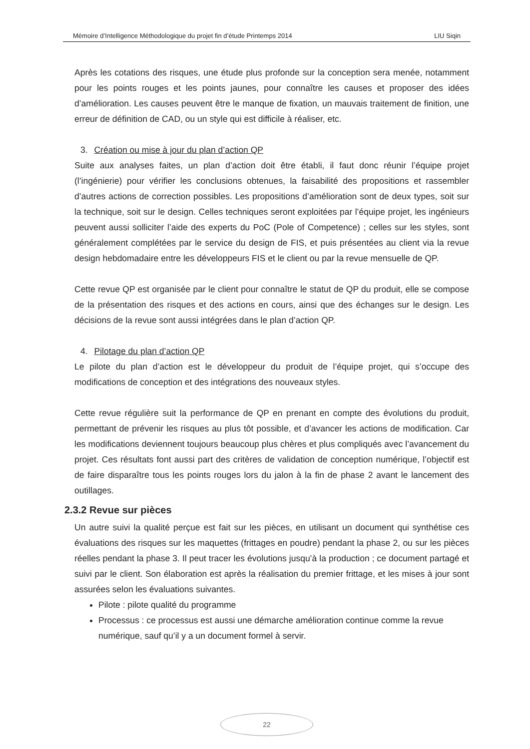Mémoire d’Intelligence Méthodologique du projet fin d’étude Printemps 2014 LIU Siqin
Après les cotations des risques, une étude plus profonde sur la conception sera menée, notamment pour les points rouges et les points jaunes, pour connaître les causes et proposer des idées d’amélioration. Les causes peuvent être le manque de fixation, un mauvais traitement de finition, une erreur de définition de CAD, ou un style qui est difficile à réaliser, etc.
3. Création ou mise à jour du plan d’action QP
Suite aux analyses faites, un plan d’action doit être établi, il faut donc réunir l’équipe projet (l’ingénierie) pour vérifier les conclusions obtenues, la faisabilité des propositions et rassembler d’autres actions de correction possibles. Les propositions d’amélioration sont de deux types, soit sur la technique, soit sur le design. Celles techniques seront exploitées par l’équipe projet, les ingénieurs peuvent aussi solliciter l’aide des experts du PoC (Pole of Competence) ; celles sur les styles, sont généralement complétées par le service du design de FIS, et puis présentées au client via la revue design hebdomadaire entre les développeurs FIS et le client ou par la revue mensuelle de QP.
Cette revue QP est organisée par le client pour connaître le statut de QP du produit, elle se compose de la présentation des risques et des actions en cours, ainsi que des échanges sur le design. Les décisions de la revue sont aussi intégrées dans le plan d’action QP.
4. Pilotage du plan d’action QP
Le pilote du plan d’action est le développeur du produit de l’équipe projet, qui s’occupe des modifications de conception et des intégrations des nouveaux styles.
Cette revue régulière suit la performance de QP en prenant en compte des évolutions du produit, permettant de prévenir les risques au plus tôt possible, et d’avancer les actions de modification. Car les modifications deviennent toujours beaucoup plus chères et plus compliqués avec l’avancement du projet. Ces résultats font aussi part des critères de validation de conception numérique, l’objectif est de faire disparaître tous les points rouges lors du jalon à la fin de phase 2 avant le lancement des outillages.
2.3.2 Revue sur pièces
Un autre suivi la qualité perçue est fait sur les pièces, en utilisant un document qui synthétise ces évaluations des risques sur les maquettes (frittages en poudre) pendant la phase 2, ou sur les pièces réelles pendant la phase 3. Il peut tracer les évolutions jusqu’à la production ; ce document partagé et suivi par le client. Son élaboration est après la réalisation du premier frittage, et les mises à jour sont assurées selon les évaluations suivantes.
Pilote : pilote qualité du programme
Processus : ce processus est aussi une démarche amélioration continue comme la revue numérique, sauf qu’il y a un document formel à servir.
22